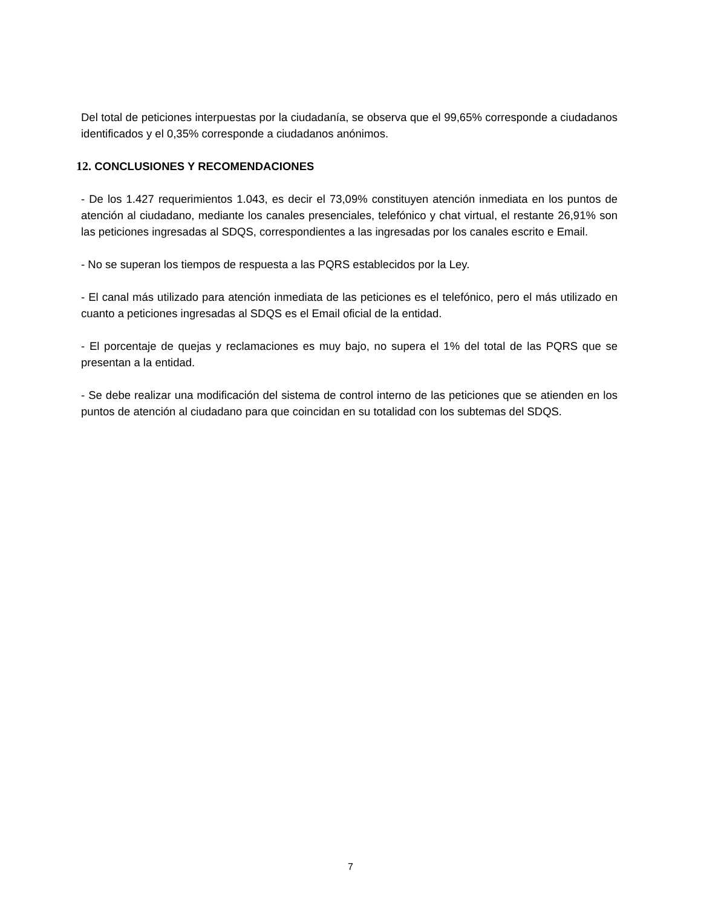Del total de peticiones interpuestas por la ciudadanía, se observa que el 99,65% corresponde a ciudadanos identificados y el 0,35% corresponde a ciudadanos anónimos.
12. CONCLUSIONES Y RECOMENDACIONES
- De los 1.427 requerimientos 1.043, es decir el 73,09% constituyen atención inmediata en los puntos de atención al ciudadano, mediante los canales presenciales, telefónico y chat virtual, el restante 26,91% son las peticiones ingresadas al SDQS, correspondientes a las ingresadas por los canales escrito e Email.
- No se superan los tiempos de respuesta a las PQRS establecidos por la Ley.
- El canal más utilizado para atención inmediata de las peticiones es el telefónico, pero el más utilizado en cuanto a peticiones ingresadas al SDQS es el Email oficial de la entidad.
- El porcentaje de quejas y reclamaciones es muy bajo, no supera el 1% del total de las PQRS que se presentan a la entidad.
- Se debe realizar una modificación del sistema de control interno de las peticiones que se atienden en los puntos de atención al ciudadano para que coincidan en su totalidad con los subtemas del SDQS.
7